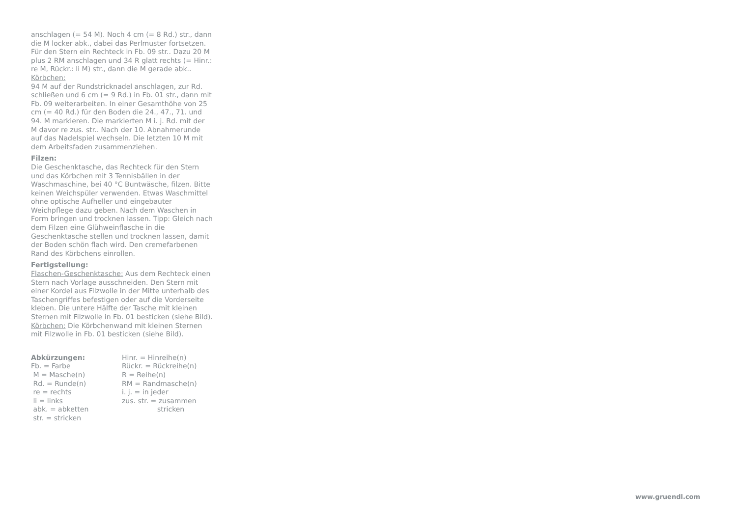anschlagen (= 54 M). Noch 4 cm (= 8 Rd.) str., dann die M locker abk., dabei das Perlmuster fortsetzen. Für den Stern ein Rechteck in Fb. 09 str.. Dazu 20 M plus 2 RM anschlagen und 34 R glatt rechts (= Hinr.: re M, Rückr.: li M) str., dann die M gerade abk..
Körbchen:
94 M auf der Rundstricknadel anschlagen, zur Rd. schließen und 6 cm (= 9 Rd.) in Fb. 01 str., dann mit Fb. 09 weiterarbeiten. In einer Gesamthöhe von 25 cm (= 40 Rd.) für den Boden die 24., 47., 71. und 94. M markieren. Die markierten M i. j. Rd. mit der M davor re zus. str.. Nach der 10. Abnahmerunde auf das Nadelspiel wechseln. Die letzten 10 M mit dem Arbeitsfaden zusammenziehen.
Filzen:
Die Geschenktasche, das Rechteck für den Stern und das Körbchen mit 3 Tennisbällen in der Waschmaschine, bei 40 °C Buntwäsche, filzen. Bitte keinen Weichspüler verwenden. Etwas Waschmittel ohne optische Aufheller und eingebauter Weichpflege dazu geben. Nach dem Waschen in Form bringen und trocknen lassen. Tipp: Gleich nach dem Filzen eine Glühweinflasche in die Geschenktasche stellen und trocknen lassen, damit der Boden schön flach wird. Den cremefarbenen Rand des Körbchens einrollen.
Fertigstellung:
Flaschen-Geschenktasche: Aus dem Rechteck einen Stern nach Vorlage ausschneiden. Den Stern mit einer Kordel aus Filzwolle in der Mitte unterhalb des Taschengriffes befestigen oder auf die Vorderseite kleben. Die untere Hälfte der Tasche mit kleinen Sternen mit Filzwolle in Fb. 01 besticken (siehe Bild).
Körbchen: Die Körbchenwand mit kleinen Sternen mit Filzwolle in Fb. 01 besticken (siehe Bild).
Abkürzungen:
Fb. = Farbe
M = Masche(n)
Rd. = Runde(n)
re = rechts
li = links
abk. = abketten
str. = stricken
Hinr. = Hinreihe(n)
Rückr. = Rückreihe(n)
R = Reihe(n)
RM = Randmasche(n)
i. j. = in jeder
zus. str. = zusammen
stricken
www.gruendl.com